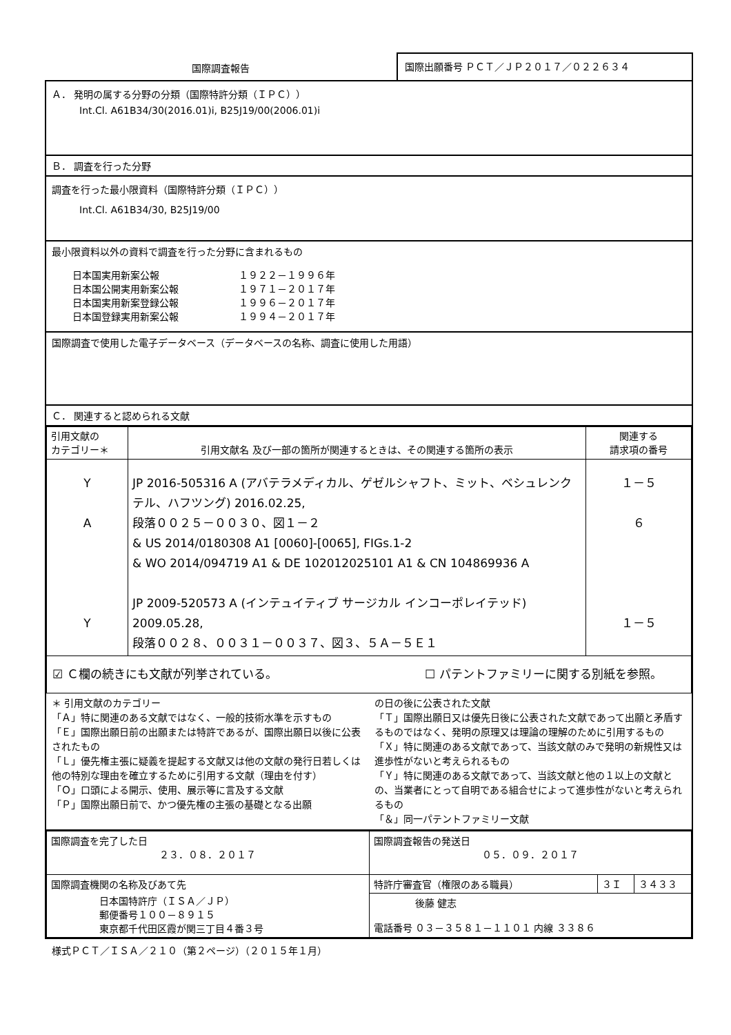国際調査報告
国際出願番号 ＰＣＴ／ＪＰ２０１７／０２２６３４
Ａ． 発明の属する分野の分類（国際特許分類（ＩＰＣ））
Int.Cl. A61B34/30(2016.01)i, B25J19/00(2006.01)i
Ｂ． 調査を行った分野
調査を行った最小限資料（国際特許分類（ＩＰＣ））
Int.Cl. A61B34/30, B25J19/00
最小限資料以外の資料で調査を行った分野に含まれるもの
| 日本国実用新案公報 | １９２２－１９９６年 |
| 日本国公開実用新案公報 | １９７１－２０１７年 |
| 日本国実用新案登録公報 | １９９６－２０１７年 |
| 日本国登録実用新案公報 | １９９４－２０１７年 |
国際調査で使用した電子データベース（データベースの名称、調査に使用した用語）
Ｃ． 関連すると認められる文献
| 引用文献の カテゴリー＊ | 引用文献名 及び一部の箇所が関連するときは、その関連する箇所の表示 | 関連する 請求項の番号 |
| --- | --- | --- |
| Y A Y | JP 2016-505316 A (アバテラメディカル、ゲゼルシャフト、ミット、ベシュレンクテル、ハフツング) 2016.02.25, 段落００２５－００３０、図１－２ & US 2014/0180308 A1 [0060]-[0065], FIGs.1-2 & WO 2014/094719 A1 & DE 102012025101 A1 & CN 104869936 A JP 2009-520573 A (インテュイティブ サージカル インコーポレイテッド) 2009.05.28, 段落００２８、００３１－００３７、図３、５Ａ－５Ｅ１ | １－５ ６ １－５ |
| ☑ Ｃ欄の続きにも文献が列挙されている。 ☐ パテントファミリーに関する別紙を参照。 | | |
＊ 引用文献のカテゴリー
「Ａ」特に関連のある文献ではなく、一般的技術水準を示すもの
「Ｅ」国際出願日前の出願または特許であるが、国際出願日以後に公表されたもの
「Ｌ」優先権主張に疑義を提起する文献又は他の文献の発行日若しくは他の特別な理由を確立するために引用する文献（理由を付す）
「Ｏ」口頭による開示、使用、展示等に言及する文献
「Ｐ」国際出願日前で、かつ優先権の主張の基礎となる出願
の日の後に公表された文献
「Ｔ」国際出願日又は優先日後に公表された文献であって出願と矛盾するものではなく、発明の原理又は理論の理解のために引用するもの
「Ｘ」特に関連のある文献であって、当該文献のみで発明の新規性又は進歩性がないと考えられるもの
「Ｙ」特に関連のある文献であって、当該文献と他の１以上の文献との、当業者にとって自明である組合せによって進歩性がないと考えられるもの
「＆」同一パテントファミリー文献
| 国際調査を完了した日 ２３．０８．２０１７ | 国際調査報告の発送日 ０５．０９．２０１７ | | |
| 国際調査機関の名称及びあて先 日本国特許庁（ＩＳＡ／ＪＰ） 郵便番号１００－８９１５ 東京都千代田区霞が関三丁目４番３号 | 特許庁審査官（権限のある職員） | ３Ｉ | ３４３３ |
| | 後藤 健志 電話番号 ０３－３５８１－１１０１ 内線 ３３８６ | | |
様式ＰＣＴ／ＩＳＡ／２１０（第２ページ）（２０１５年１月）